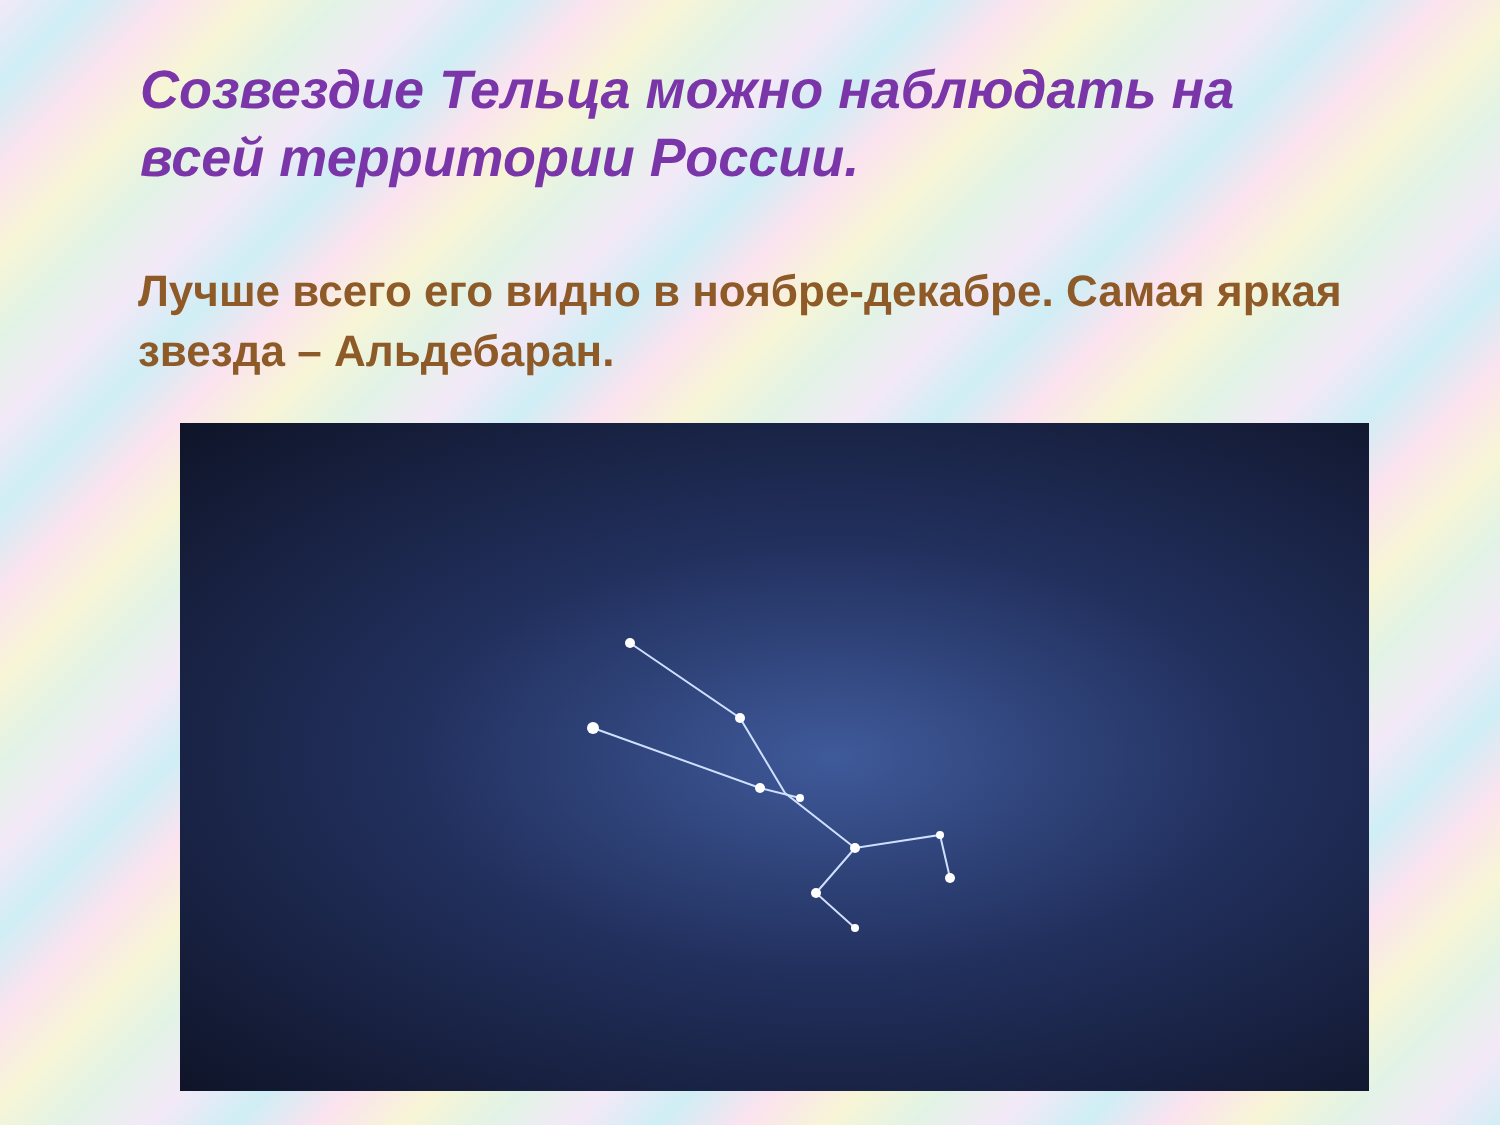Созвездие Тельца можно наблюдать на всей территории России.
Лучше всего его видно в ноябре-декабре. Самая яркая звезда – Альдебаран.